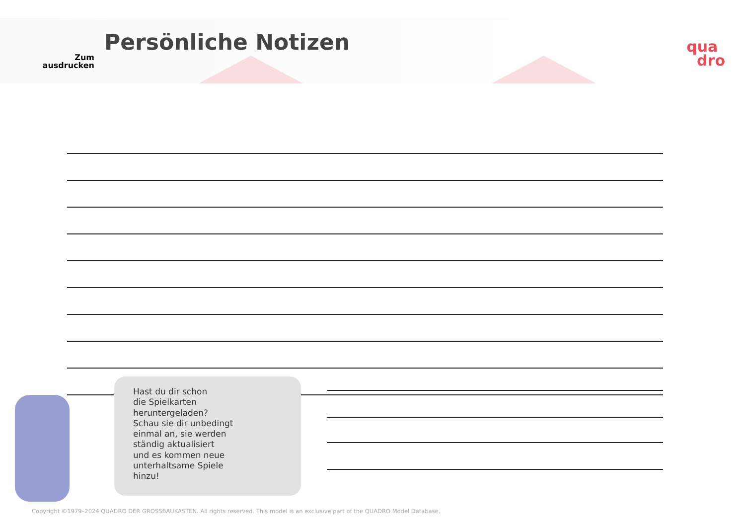Zum
ausdrucken
Persönliche Notizen
qua
dro
Hast du dir schon
die Spielkarten
heruntergeladen?
Schau sie dir unbedingt
einmal an, sie werden
ständig aktualisiert
und es kommen neue
unterhaltsame Spiele
hinzu!
Copyright ©1979–2024 QUADRO DER GROSSBAUKASTEN. All rights reserved. This model is an exclusive part of the QUADRO Model Database.